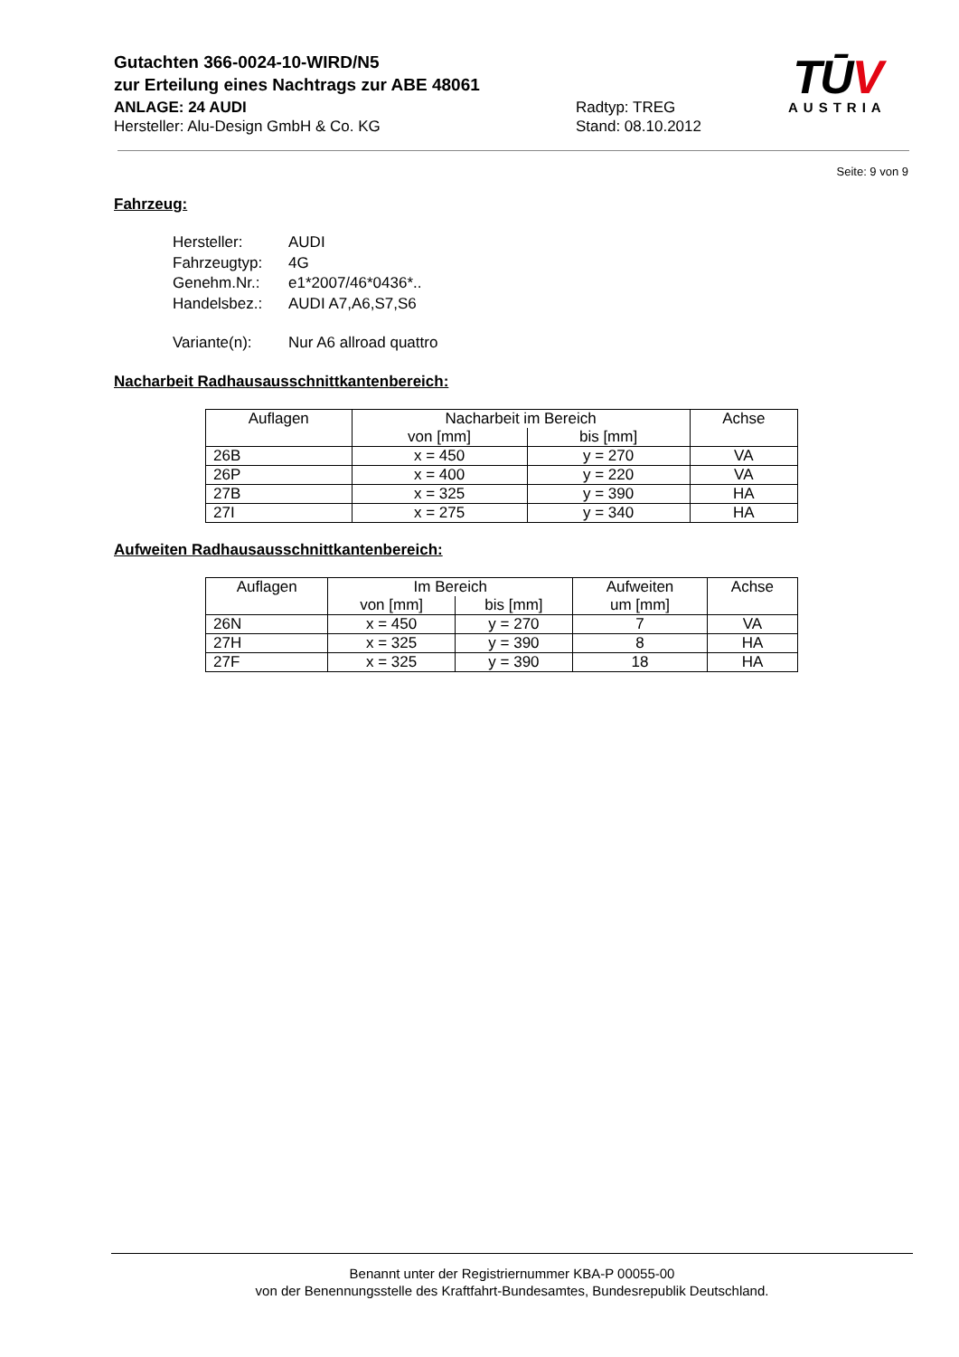Gutachten 366-0024-10-WIRD/N5
zur Erteilung eines Nachtrags zur ABE 48061
ANLAGE: 24 AUDI Radtyp: TREG
Hersteller: Alu-Design GmbH & Co. KG Stand: 08.10.2012
TŪV
AUSTRIA
Seite: 9 von 9
Fahrzeug:
| Hersteller: | AUDI |
| Fahrzeugtyp: | 4G |
| Genehm.Nr.: | e1*2007/46*0436*.. |
| Handelsbez.: | AUDI A7,A6,S7,S6 |
| Variante(n): | Nur A6 allroad quattro |
Nacharbeit Radhausausschnittkantenbereich:
| Auflagen | Nacharbeit im Bereich | | Achse |
| --- | --- | --- | --- |
| | von [mm] | bis [mm] | |
| 26B | x = 450 | y = 270 | VA |
| 26P | x = 400 | y = 220 | VA |
| 27B | x = 325 | y = 390 | HA |
| 27I | x = 275 | y = 340 | HA |
Aufweiten Radhausausschnittkantenbereich:
| Auflagen | Im Bereich | | Aufweiten | Achse |
| --- | --- | --- | --- | --- |
| | von [mm] | bis [mm] | um [mm] | |
| 26N | x = 450 | y = 270 | 7 | VA |
| 27H | x = 325 | y = 390 | 8 | HA |
| 27F | x = 325 | y = 390 | 18 | HA |
Benannt unter der Registriernummer KBA-P 00055-00
von der Benennungsstelle des Kraftfahrt-Bundesamtes, Bundesrepublik Deutschland.